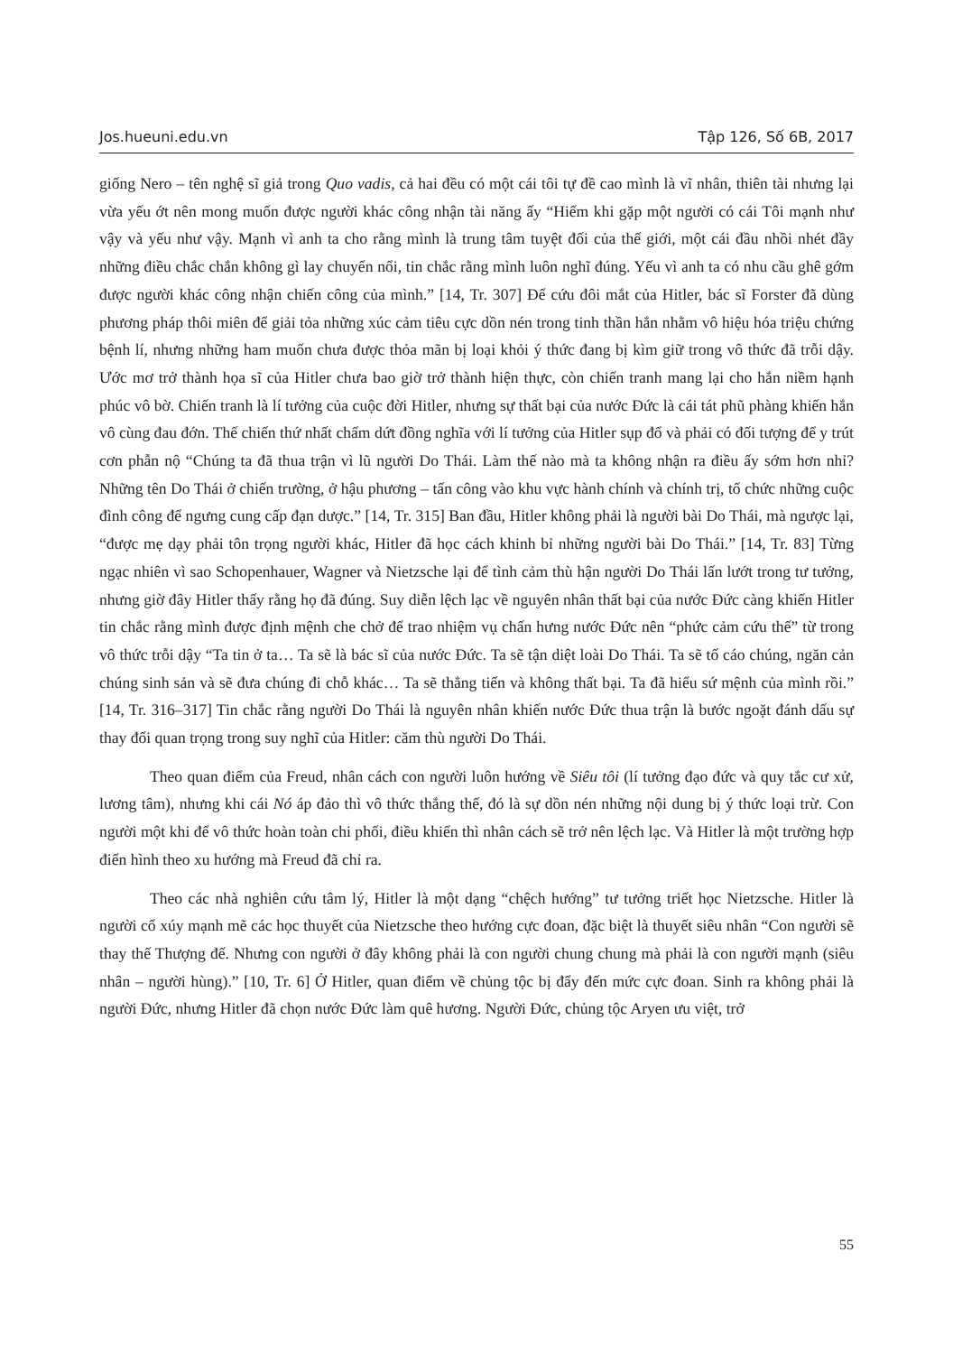Jos.hueuni.edu.vn Tập 126, Số 6B, 2017
giống Nero – tên nghệ sĩ giả trong Quo vadis, cả hai đều có một cái tôi tự đề cao mình là vĩ nhân, thiên tài nhưng lại vừa yếu ớt nên mong muốn được người khác công nhận tài năng ấy “Hiếm khi gặp một người có cái Tôi mạnh như vậy và yếu như vậy. Mạnh vì anh ta cho rằng mình là trung tâm tuyệt đối của thế giới, một cái đầu nhồi nhét đầy những điều chắc chắn không gì lay chuyển nổi, tin chắc rằng mình luôn nghĩ đúng. Yếu vì anh ta có nhu cầu ghê gớm được người khác công nhận chiến công của mình.” [14, Tr. 307] Để cứu đôi mắt của Hitler, bác sĩ Forster đã dùng phương pháp thôi miên để giải tỏa những xúc cảm tiêu cực dồn nén trong tinh thần hắn nhằm vô hiệu hóa triệu chứng bệnh lí, nhưng những ham muốn chưa được thỏa mãn bị loại khỏi ý thức đang bị kìm giữ trong vô thức đã trỗi dậy. Ước mơ trở thành họa sĩ của Hitler chưa bao giờ trở thành hiện thực, còn chiến tranh mang lại cho hắn niềm hạnh phúc vô bờ. Chiến tranh là lí tưởng của cuộc đời Hitler, nhưng sự thất bại của nước Đức là cái tát phũ phàng khiến hắn vô cùng đau đớn. Thế chiến thứ nhất chấm dứt đồng nghĩa với lí tưởng của Hitler sụp đổ và phải có đối tượng để y trút cơn phẫn nộ “Chúng ta đã thua trận vì lũ người Do Thái. Làm thế nào mà ta không nhận ra điều ấy sớm hơn nhỉ? Những tên Do Thái ở chiến trường, ở hậu phương – tấn công vào khu vực hành chính và chính trị, tổ chức những cuộc đình công để ngưng cung cấp đạn dược.” [14, Tr. 315] Ban đầu, Hitler không phải là người bài Do Thái, mà ngược lại, “được mẹ dạy phải tôn trọng người khác, Hitler đã học cách khinh bỉ những người bài Do Thái.” [14, Tr. 83] Từng ngạc nhiên vì sao Schopenhauer, Wagner và Nietzsche lại để tình cảm thù hận người Do Thái lấn lướt trong tư tưởng, nhưng giờ đây Hitler thấy rằng họ đã đúng. Suy diễn lệch lạc về nguyên nhân thất bại của nước Đức càng khiến Hitler tin chắc rằng mình được định mệnh che chở để trao nhiệm vụ chấn hưng nước Đức nên “phức cảm cứu thế” từ trong vô thức trỗi dậy “Ta tin ở ta… Ta sẽ là bác sĩ của nước Đức. Ta sẽ tận diệt loài Do Thái. Ta sẽ tố cáo chúng, ngăn cản chúng sinh sản và sẽ đưa chúng đi chỗ khác… Ta sẽ thẳng tiến và không thất bại. Ta đã hiểu sứ mệnh của mình rồi.” [14, Tr. 316–317] Tin chắc rằng người Do Thái là nguyên nhân khiến nước Đức thua trận là bước ngoặt đánh dấu sự thay đổi quan trọng trong suy nghĩ của Hitler: căm thù người Do Thái.
Theo quan điểm của Freud, nhân cách con người luôn hướng về Siêu tôi (lí tưởng đạo đức và quy tắc cư xử, lương tâm), nhưng khi cái Nó áp đảo thì vô thức thắng thế, đó là sự dồn nén những nội dung bị ý thức loại trừ. Con người một khi để vô thức hoàn toàn chi phối, điều khiển thì nhân cách sẽ trở nên lệch lạc. Và Hitler là một trường hợp điển hình theo xu hướng mà Freud đã chỉ ra.
Theo các nhà nghiên cứu tâm lý, Hitler là một dạng “chệch hướng” tư tưởng triết học Nietzsche. Hitler là người cổ xúy mạnh mẽ các học thuyết của Nietzsche theo hướng cực đoan, đặc biệt là thuyết siêu nhân “Con người sẽ thay thế Thượng đế. Nhưng con người ở đây không phải là con người chung chung mà phải là con người mạnh (siêu nhân – người hùng).” [10, Tr. 6] Ở Hitler, quan điểm về chủng tộc bị đẩy đến mức cực đoan. Sinh ra không phải là người Đức, nhưng Hitler đã chọn nước Đức làm quê hương. Người Đức, chủng tộc Aryen ưu việt, trở
55